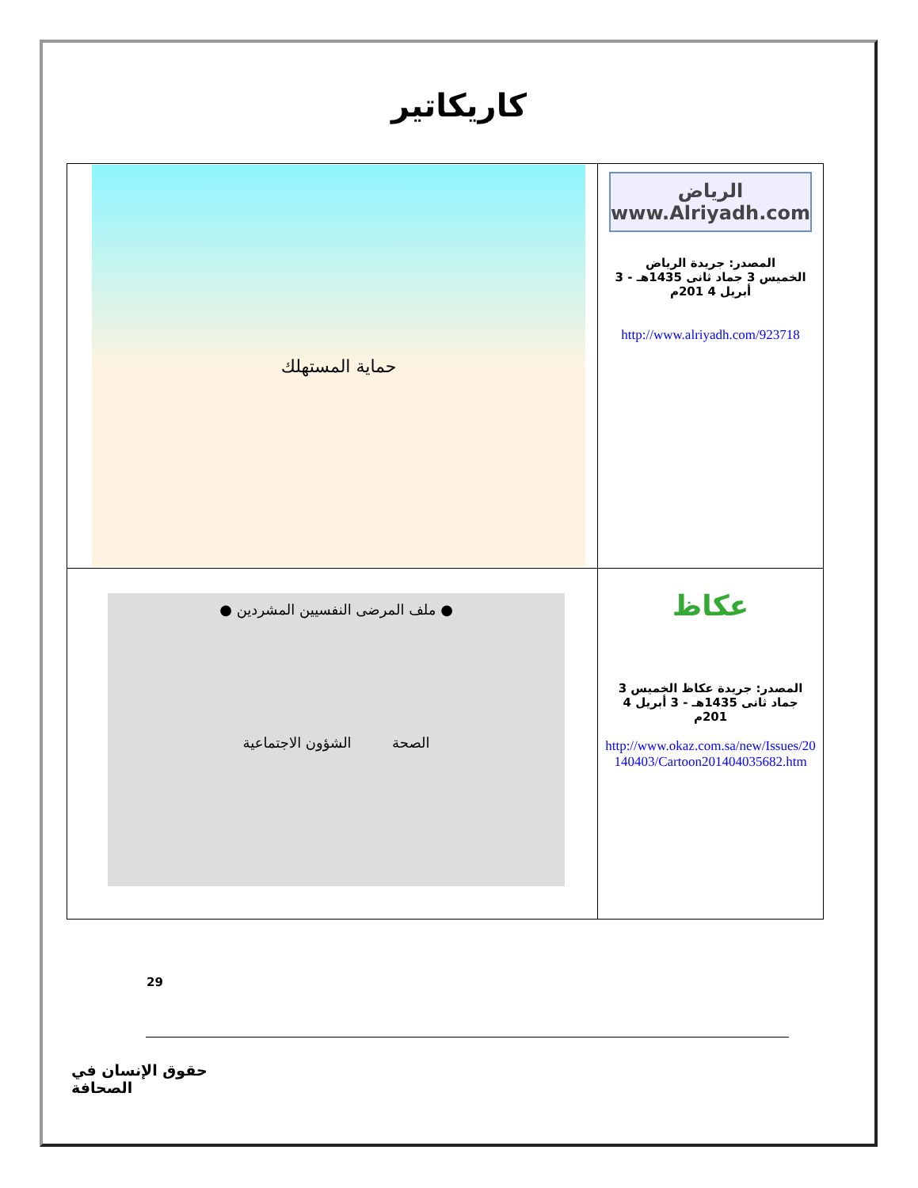كاريكاتير
| الرياض www.Alriyadh.com المصدر: جريدة الرياض الخميس 3 جماد ثانى 1435هـ - 3 أبريل 4 201م http://www.alriyadh.com/923718 | حماية المستهلك |
| عكاظ المصدر: جريدة عكاظ الخميس 3 جماد ثانى 1435هـ - 3 أبريل 4 201م http://www.okaz.com.sa/new/Issues/20140403/Cartoon201404035682.htm | ● ملف المرضى النفسيين المشردين ● الصحة الشؤون الاجتماعية |
29
حقوق الإنسان في الصحافة